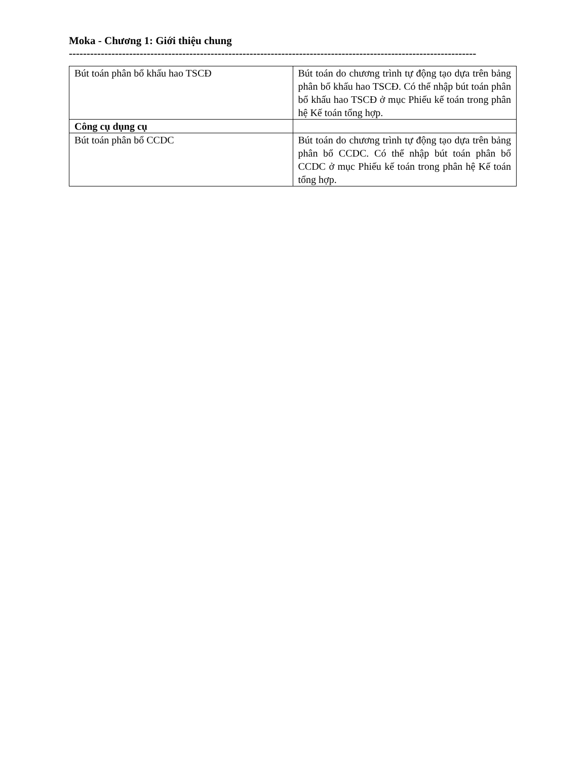Moka - Chương 1: Giới thiệu chung
-------------------------------------------------------------------------------------------------------------------
| Bút toán phân bổ khấu hao TSCĐ | Bút toán do chương trình tự động tạo dựa trên bảng phân bổ khấu hao TSCĐ. Có thể nhập bút toán phân bổ khấu hao TSCĐ ở mục Phiếu kế toán trong phân hệ Kế toán tổng hợp. |
| Công cụ dụng cụ | |
| Bút toán phân bổ CCDC | Bút toán do chương trình tự động tạo dựa trên bảng phân bổ CCDC. Có thể nhập bút toán phân bổ CCDC ở mục Phiếu kế toán trong phân hệ Kế toán tổng hợp. |